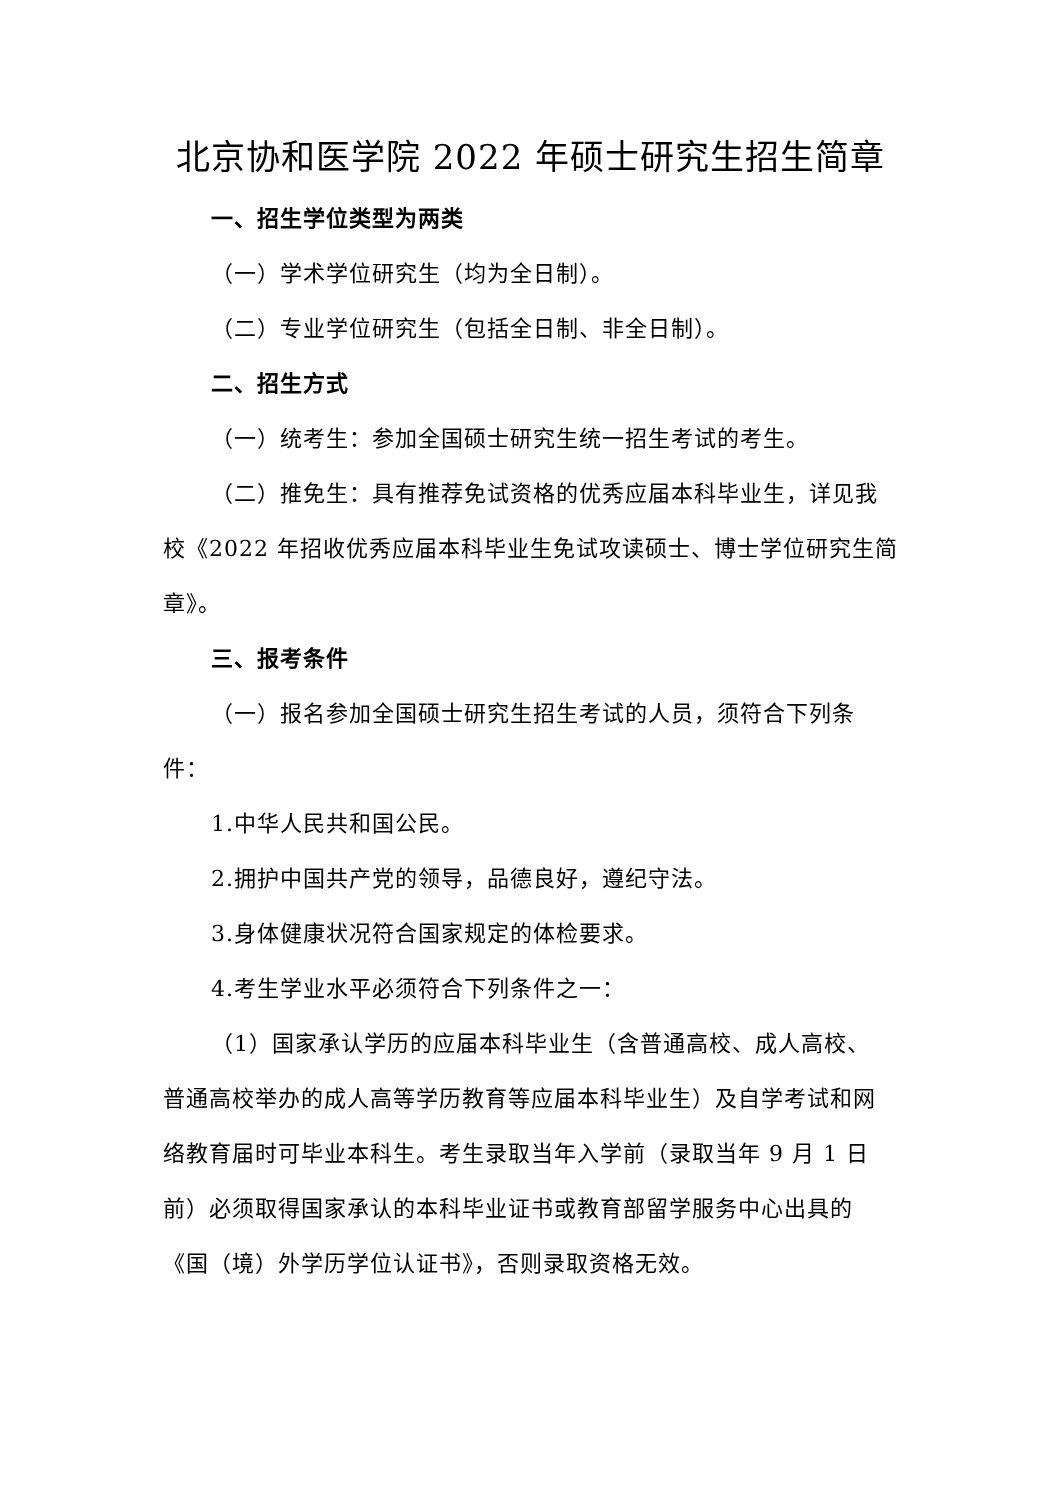北京协和医学院 2022 年硕士研究生招生简章
一、招生学位类型为两类
（一）学术学位研究生（均为全日制）。
（二）专业学位研究生（包括全日制、非全日制）。
二、招生方式
（一）统考生：参加全国硕士研究生统一招生考试的考生。
（二）推免生：具有推荐免试资格的优秀应届本科毕业生，详见我校《2022 年招收优秀应届本科毕业生免试攻读硕士、博士学位研究生简章》。
三、报考条件
（一）报名参加全国硕士研究生招生考试的人员，须符合下列条件：
1.中华人民共和国公民。
2.拥护中国共产党的领导，品德良好，遵纪守法。
3.身体健康状况符合国家规定的体检要求。
4.考生学业水平必须符合下列条件之一：
（1）国家承认学历的应届本科毕业生（含普通高校、成人高校、　普通高校举办的成人高等学历教育等应届本科毕业生）及自学考试和网络教育届时可毕业本科生。考生录取当年入学前（录取当年 9 月 1 日前）必须取得国家承认的本科毕业证书或教育部留学服务中心出具的《国（境）外学历学位认证书》，否则录取资格无效。